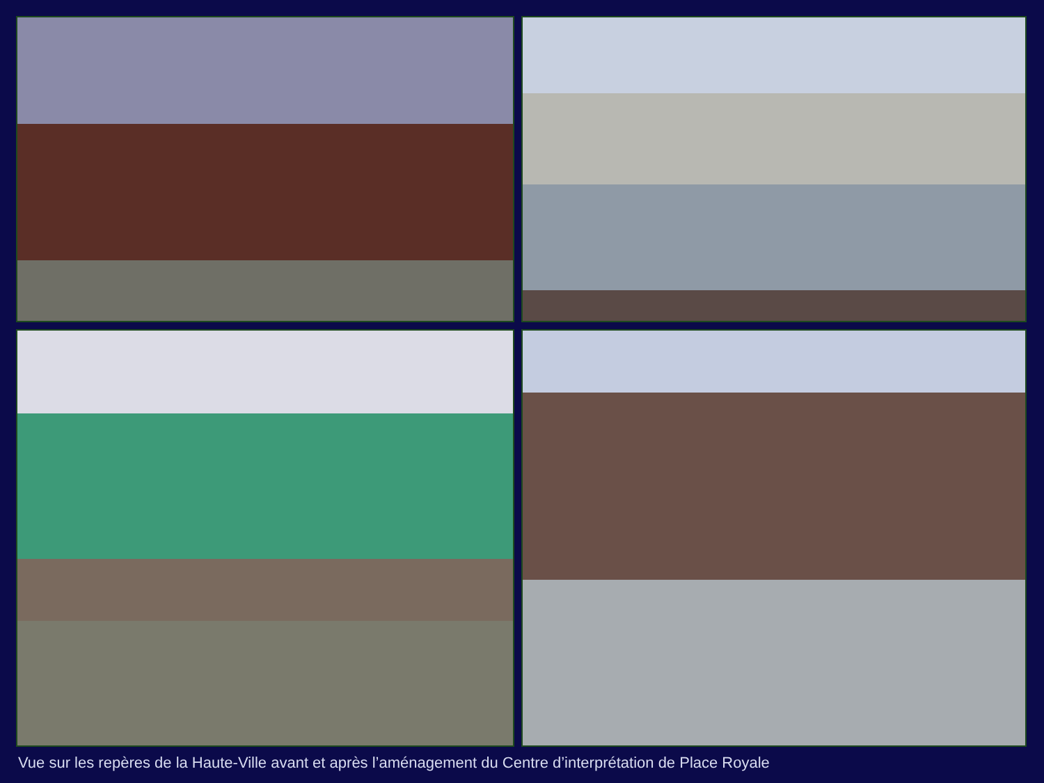Vue sur les repères de la Haute-Ville avant et après l’aménagement du Centre d’interprétation de Place Royale